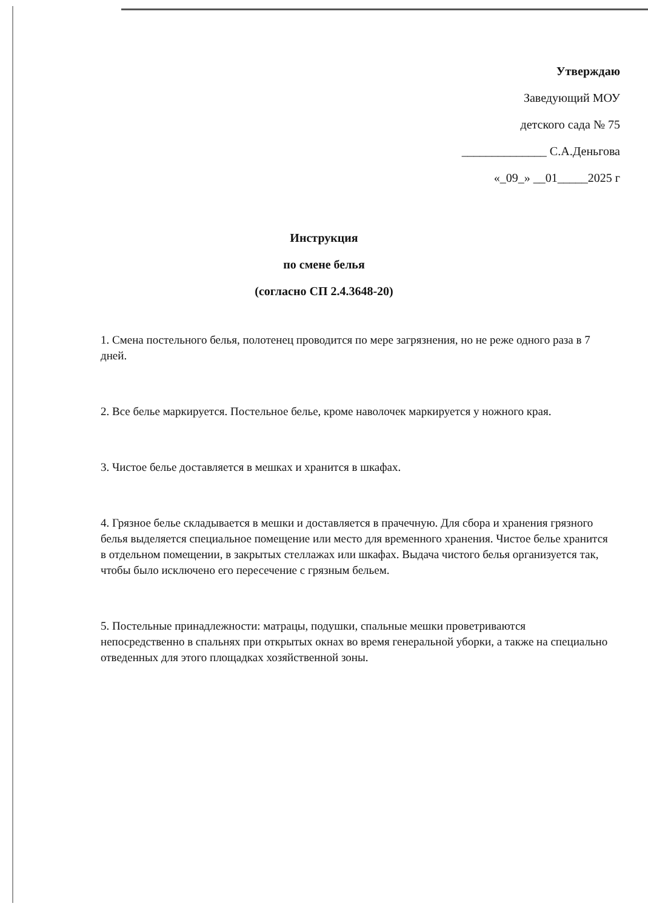Утверждаю
Заведующий МОУ
детского сада № 75
______________ С.А.Деньгова
«_09_» __01_____2025 г
Инструкция
по смене белья
(согласно СП 2.4.3648-20)
1. Смена постельного белья, полотенец проводится по мере загрязнения, но не реже одного раза в 7 дней.
2. Все белье маркируется. Постельное белье, кроме наволочек маркируется у ножного края.
3. Чистое белье доставляется в мешках и хранится в шкафах.
4. Грязное белье складывается в мешки и доставляется в прачечную. Для сбора и хранения грязного белья выделяется специальное помещение или место для временного хранения. Чистое белье хранится в отдельном помещении, в закрытых стеллажах или шкафах. Выдача чистого белья организуется так, чтобы было исключено его пересечение с грязным бельем.
5. Постельные принадлежности: матрацы, подушки, спальные мешки проветриваются непосредственно в спальнях при открытых окнах во время генеральной уборки, а также на специально отведенных для этого площадках хозяйственной зоны.